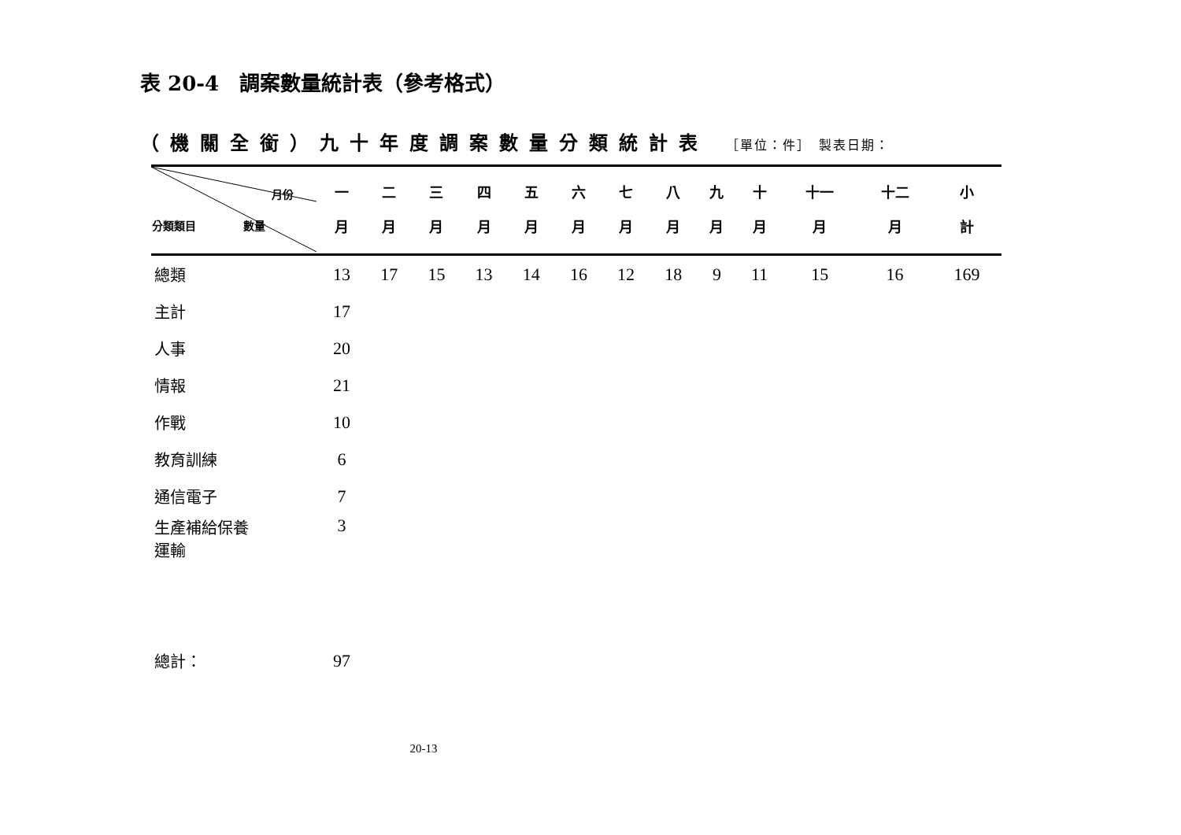表 20-4　調案數量統計表（參考格式）
（機關全銜）九十年度調案數量分類統計表 ［單位：件］　製表日期：
| 月份 分類類目 數量 | 一 月 | 二 月 | 三 月 | 四 月 | 五 月 | 六 月 | 七 月 | 八 月 | 九 月 | 十 月 | 十一 月 | 十二 月 | 小 計 |
| --- | --- | --- | --- | --- | --- | --- | --- | --- | --- | --- | --- | --- | --- |
| 總類 | 13 | 17 | 15 | 13 | 14 | 16 | 12 | 18 | 9 | 11 | 15 | 16 | 169 |
| 主計 | 17 | | | | | | | | | | | | |
| 人事 | 20 | | | | | | | | | | | | |
| 情報 | 21 | | | | | | | | | | | | |
| 作戰 | 10 | | | | | | | | | | | | |
| 教育訓練 | 6 | | | | | | | | | | | | |
| 通信電子 | 7 | | | | | | | | | | | | |
| 生產補給保養 運輸 | 3 | | | | | | | | | | | | |
| 總計： | 97 | | | | | | | | | | | | |
20-13